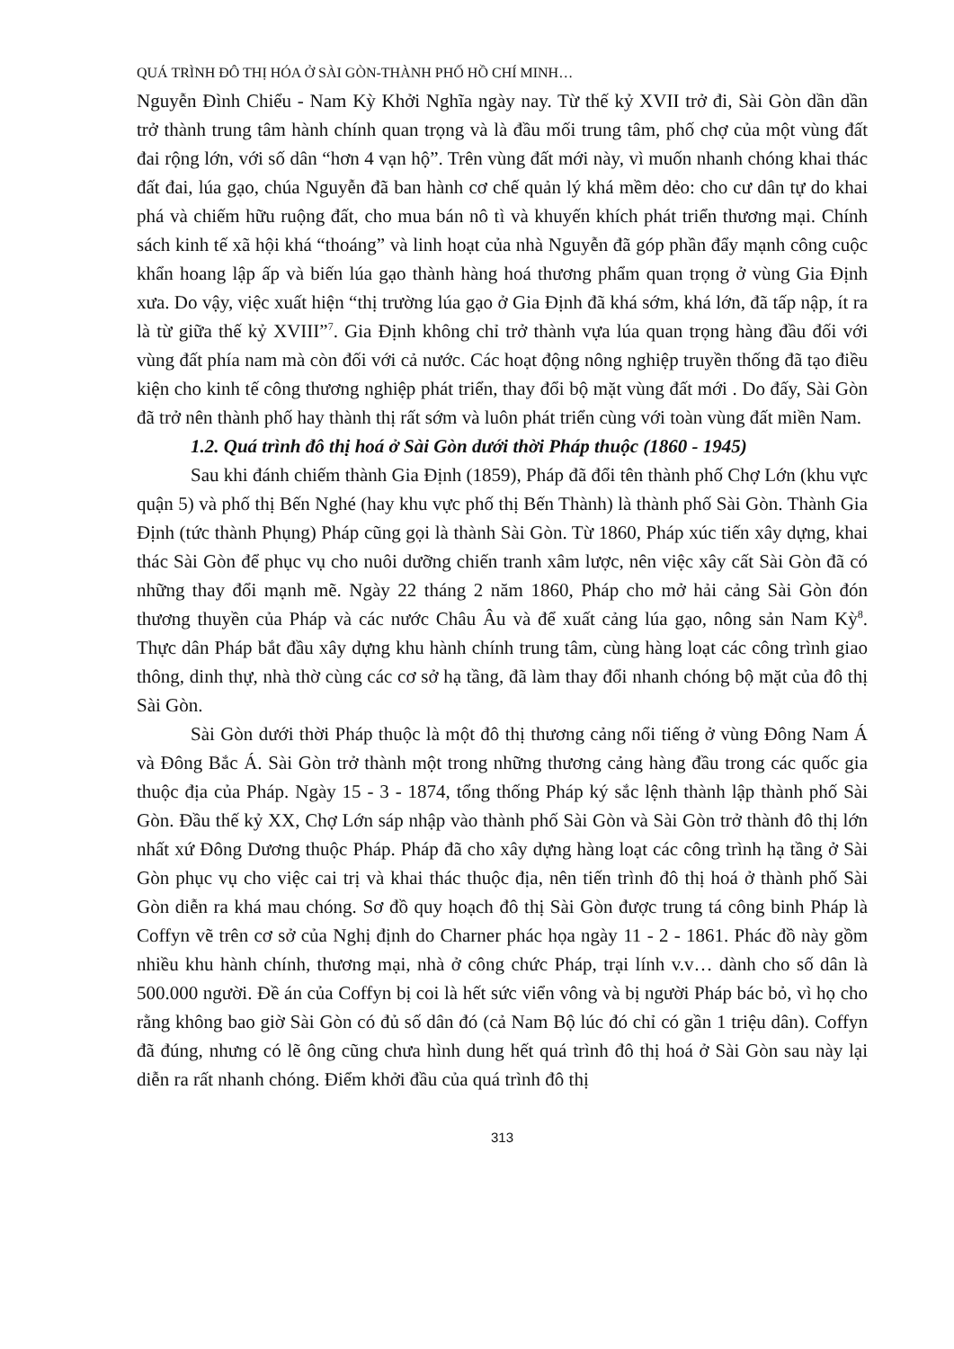QUÁ TRÌNH ĐÔ THỊ HÓA Ở SÀI GÒN-THÀNH PHỐ HỒ CHÍ MINH…
Nguyễn Đình Chiểu - Nam Kỳ Khởi Nghĩa ngày nay. Từ thế kỷ XVII trở đi, Sài Gòn dần dần trở thành trung tâm hành chính quan trọng và là đầu mối trung tâm, phố chợ của một vùng đất đai rộng lớn, với số dân “hơn 4 vạn hộ”. Trên vùng đất mới này, vì muốn nhanh chóng khai thác đất đai, lúa gạo, chúa Nguyễn đã ban hành cơ chế quản lý khá mềm dẻo: cho cư dân tự do khai phá và chiếm hữu ruộng đất, cho mua bán nô tì và khuyến khích phát triển thương mại. Chính sách kinh tế xã hội khá “thoáng” và linh hoạt của nhà Nguyễn đã góp phần đẩy mạnh công cuộc khẩn hoang lập ấp và biến lúa gạo thành hàng hoá thương phẩm quan trọng ở vùng Gia Định xưa. Do vậy, việc xuất hiện “thị trường lúa gạo ở Gia Định đã khá sớm, khá lớn, đã tấp nập, ít ra là từ giữa thế kỷ XVIII”<sup>7</sup>. Gia Định không chỉ trở thành vựa lúa quan trọng hàng đầu đối với vùng đất phía nam mà còn đối với cả nước. Các hoạt động nông nghiệp truyền thống đã tạo điều kiện cho kinh tế công thương nghiệp phát triển, thay đổi bộ mặt vùng đất mới . Do đấy, Sài Gòn đã trở nên thành phố hay thành thị rất sớm và luôn phát triển cùng với toàn vùng đất miền Nam.
1.2. Quá trình đô thị hoá ở Sài Gòn dưới thời Pháp thuộc (1860 - 1945)
Sau khi đánh chiếm thành Gia Định (1859), Pháp đã đổi tên thành phố Chợ Lớn (khu vực quận 5) và phố thị Bến Nghé (hay khu vực phố thị Bến Thành) là thành phố Sài Gòn. Thành Gia Định (tức thành Phụng) Pháp cũng gọi là thành Sài Gòn. Từ 1860, Pháp xúc tiến xây dựng, khai thác Sài Gòn để phục vụ cho nuôi dưỡng chiến tranh xâm lược, nên việc xây cất Sài Gòn đã có những thay đổi mạnh mẽ. Ngày 22 tháng 2 năm 1860, Pháp cho mở hải cảng Sài Gòn đón thương thuyền của Pháp và các nước Châu Âu và để xuất cảng lúa gạo, nông sản Nam Kỳ<sup>8</sup>. Thực dân Pháp bắt đầu xây dựng khu hành chính trung tâm, cùng hàng loạt các công trình giao thông, dinh thự, nhà thờ cùng các cơ sở hạ tầng, đã làm thay đổi nhanh chóng bộ mặt của đô thị Sài Gòn.
Sài Gòn dưới thời Pháp thuộc là một đô thị thương cảng nổi tiếng ở vùng Đông Nam Á và Đông Bắc Á. Sài Gòn trở thành một trong những thương cảng hàng đầu trong các quốc gia thuộc địa của Pháp. Ngày 15 - 3 - 1874, tổng thống Pháp ký sắc lệnh thành lập thành phố Sài Gòn. Đầu thế kỷ XX, Chợ Lớn sáp nhập vào thành phố Sài Gòn và Sài Gòn trở thành đô thị lớn nhất xứ Đông Dương thuộc Pháp. Pháp đã cho xây dựng hàng loạt các công trình hạ tầng ở Sài Gòn phục vụ cho việc cai trị và khai thác thuộc địa, nên tiến trình đô thị hoá ở thành phố Sài Gòn diễn ra khá mau chóng. Sơ đồ quy hoạch đô thị Sài Gòn được trung tá công binh Pháp là Coffyn vẽ trên cơ sở của Nghị định do Charner phác họa ngày 11 - 2 - 1861. Phác đồ này gồm nhiều khu hành chính, thương mại, nhà ở công chức Pháp, trại lính v.v… dành cho số dân là 500.000 người. Đề án của Coffyn bị coi là hết sức viển vông và bị người Pháp bác bỏ, vì họ cho rằng không bao giờ Sài Gòn có đủ số dân đó (cả Nam Bộ lúc đó chỉ có gần 1 triệu dân). Coffyn đã đúng, nhưng có lẽ ông cũng chưa hình dung hết quá trình đô thị hoá ở Sài Gòn sau này lại diễn ra rất nhanh chóng. Điểm khởi đầu của quá trình đô thị
313